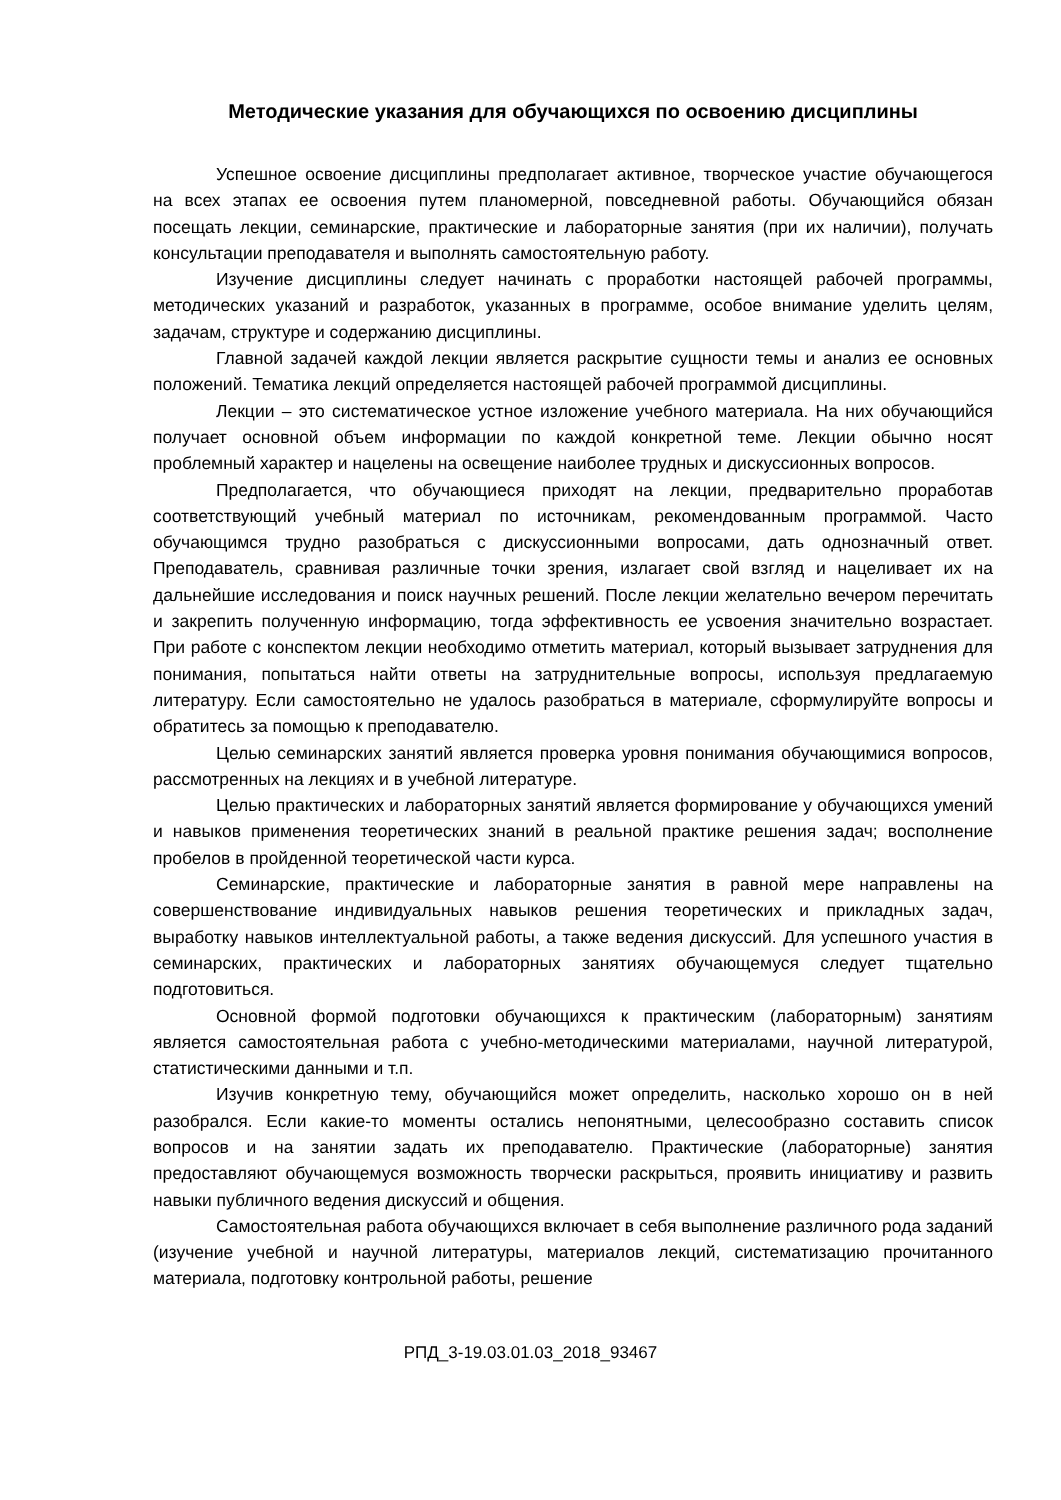Методические указания для обучающихся по освоению дисциплины
Успешное освоение дисциплины предполагает активное, творческое участие обучающегося на всех этапах ее освоения путем планомерной, повседневной работы. Обучающийся обязан посещать лекции, семинарские, практические и лабораторные занятия (при их наличии), получать консультации преподавателя и выполнять самостоятельную работу.
Изучение дисциплины следует начинать с проработки настоящей рабочей программы, методических указаний и разработок, указанных в программе, особое внимание уделить целям, задачам, структуре и содержанию дисциплины.
Главной задачей каждой лекции является раскрытие сущности темы и анализ ее основных положений. Тематика лекций определяется настоящей рабочей программой дисциплины.
Лекции – это систематическое устное изложение учебного материала. На них обучающийся получает основной объем информации по каждой конкретной теме. Лекции обычно носят проблемный характер и нацелены на освещение наиболее трудных и дискуссионных вопросов.
Предполагается, что обучающиеся приходят на лекции, предварительно проработав соответствующий учебный материал по источникам, рекомендованным программой. Часто обучающимся трудно разобраться с дискуссионными вопросами, дать однозначный ответ. Преподаватель, сравнивая различные точки зрения, излагает свой взгляд и нацеливает их на дальнейшие исследования и поиск научных решений. После лекции желательно вечером перечитать и закрепить полученную информацию, тогда эффективность ее усвоения значительно возрастает. При работе с конспектом лекции необходимо отметить материал, который вызывает затруднения для понимания, попытаться найти ответы на затруднительные вопросы, используя предлагаемую литературу. Если самостоятельно не удалось разобраться в материале, сформулируйте вопросы и обратитесь за помощью к преподавателю.
Целью семинарских занятий является проверка уровня понимания обучающимися вопросов, рассмотренных на лекциях и в учебной литературе.
Целью практических и лабораторных занятий является формирование у обучающихся умений и навыков применения теоретических знаний в реальной практике решения задач; восполнение пробелов в пройденной теоретической части курса.
Семинарские, практические и лабораторные занятия в равной мере направлены на совершенствование индивидуальных навыков решения теоретических и прикладных задач, выработку навыков интеллектуальной работы, а также ведения дискуссий. Для успешного участия в семинарских, практических и лабораторных занятиях обучающемуся следует тщательно подготовиться.
Основной формой подготовки обучающихся к практическим (лабораторным) занятиям является самостоятельная работа с учебно-методическими материалами, научной литературой, статистическими данными и т.п.
Изучив конкретную тему, обучающийся может определить, насколько хорошо он в ней разобрался. Если какие-то моменты остались непонятными, целесообразно составить список вопросов и на занятии задать их преподавателю. Практические (лабораторные) занятия предоставляют обучающемуся возможность творчески раскрыться, проявить инициативу и развить навыки публичного ведения дискуссий и общения.
Самостоятельная работа обучающихся включает в себя выполнение различного рода заданий (изучение учебной и научной литературы, материалов лекций, систематизацию прочитанного материала, подготовку контрольной работы, решение
РПД_3-19.03.01.03_2018_93467